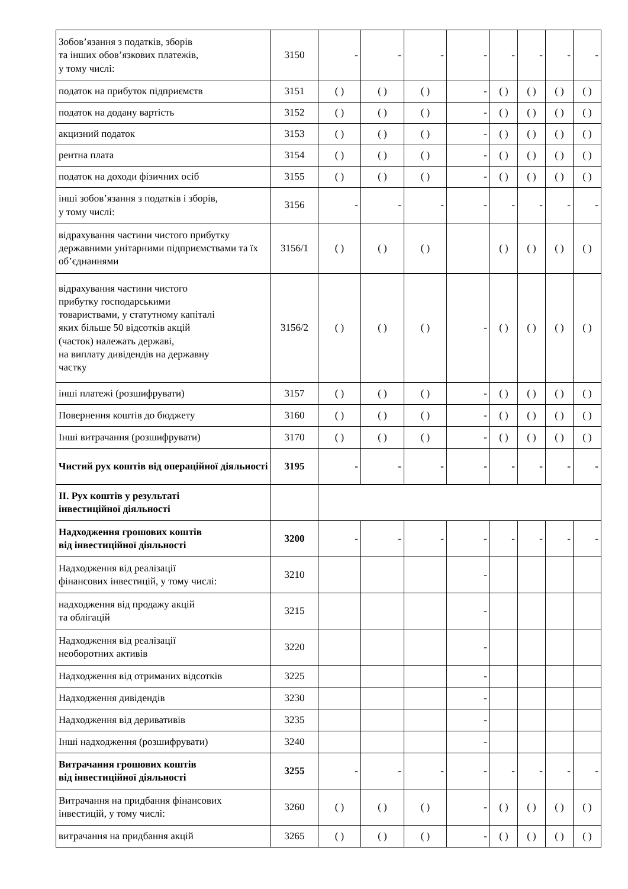| Зобов’язання з податків, зборів та інших обов’язкових платежів, у тому числі: | 3150 | - | - | - | - | - | - | - | - |
| податок на прибуток підприємств | 3151 | ( ) | ( ) | ( ) | - | ( ) | ( ) | ( ) | ( ) |
| податок на додану вартість | 3152 | ( ) | ( ) | ( ) | - | ( ) | ( ) | ( ) | ( ) |
| акцизний податок | 3153 | ( ) | ( ) | ( ) | - | ( ) | ( ) | ( ) | ( ) |
| рентна плата | 3154 | ( ) | ( ) | ( ) | - | ( ) | ( ) | ( ) | ( ) |
| податок на доходи фізичних осіб | 3155 | ( ) | ( ) | ( ) | - | ( ) | ( ) | ( ) | ( ) |
| інші зобов’язання з податків і зборів, у тому числі: | 3156 | - | - | - | - | - | - | - | - |
| відрахування частини чистого прибутку державними унітарними підприємствами та їх об’єднаннями | 3156/1 | ( ) | ( ) | ( ) | | ( ) | ( ) | ( ) | ( ) |
| відрахування частини чистого прибутку господарськими товариствами, у статутному капіталі яких більше 50 відсотків акцій (часток) належать державі, на виплату дивідендів на державну частку | 3156/2 | ( ) | ( ) | ( ) | - | ( ) | ( ) | ( ) | ( ) |
| інші платежі (розшифрувати) | 3157 | ( ) | ( ) | ( ) | - | ( ) | ( ) | ( ) | ( ) |
| Повернення коштів до бюджету | 3160 | ( ) | ( ) | ( ) | - | ( ) | ( ) | ( ) | ( ) |
| Інші витрачання (розшифрувати) | 3170 | ( ) | ( ) | ( ) | - | ( ) | ( ) | ( ) | ( ) |
| Чистий рух коштів від операційної діяльності | 3195 | - | - | - | - | - | - | - | - |
| ІІ. Рух коштів у результаті інвестиційної діяльності | | | | | | | | | |
| Надходження грошових коштів від інвестиційної діяльності | 3200 | - | - | - | - | - | - | - | - |
| Надходження від реалізації фінансових інвестицій, у тому числі: | 3210 | | | | - | | | | |
| надходження від продажу акцій та облігацій | 3215 | | | | - | | | | |
| Надходження від реалізації необоротних активів | 3220 | | | | - | | | | |
| Надходження від отриманих відсотків | 3225 | | | | - | | | | |
| Надходження дивідендів | 3230 | | | | - | | | | |
| Надходження від деривативів | 3235 | | | | - | | | | |
| Інші надходження (розшифрувати) | 3240 | | | | - | | | | |
| Витрачання грошових коштів від інвестиційної діяльності | 3255 | - | - | - | - | - | - | - | - |
| Витрачання на придбання фінансових інвестицій, у тому числі: | 3260 | ( ) | ( ) | ( ) | - | ( ) | ( ) | ( ) | ( ) |
| витрачання на придбання акцій | 3265 | ( ) | ( ) | ( ) | - | ( ) | ( ) | ( ) | ( ) |